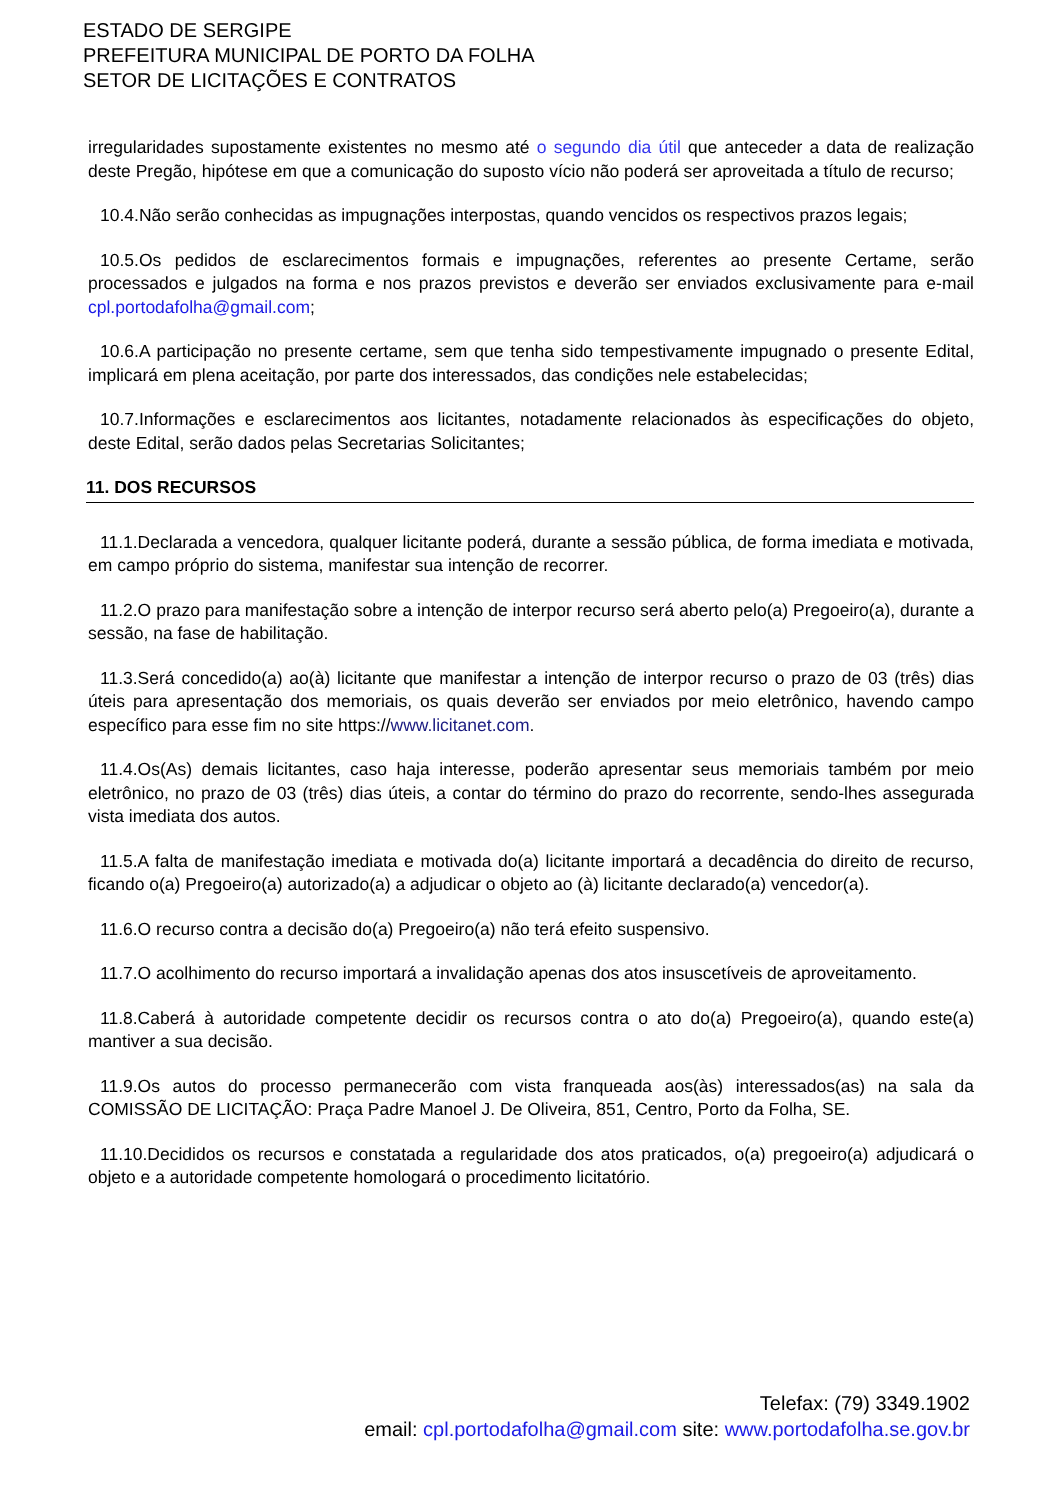ESTADO DE SERGIPE
PREFEITURA MUNICIPAL DE PORTO DA FOLHA
SETOR DE LICITAÇÕES E CONTRATOS
irregularidades supostamente existentes no mesmo até o segundo dia útil que anteceder a data de realização deste Pregão, hipótese em que a comunicação do suposto vício não poderá ser aproveitada a título de recurso;
10.4.Não serão conhecidas as impugnações interpostas, quando vencidos os respectivos prazos legais;
10.5.Os pedidos de esclarecimentos formais e impugnações, referentes ao presente Certame, serão processados e julgados na forma e nos prazos previstos e deverão ser enviados exclusivamente para e-mail cpl.portodafolha@gmail.com;
10.6.A participação no presente certame, sem que tenha sido tempestivamente impugnado o presente Edital, implicará em plena aceitação, por parte dos interessados, das condições nele estabelecidas;
10.7.Informações e esclarecimentos aos licitantes, notadamente relacionados às especificações do objeto, deste Edital, serão dados pelas Secretarias Solicitantes;
11. DOS RECURSOS
11.1.Declarada a vencedora, qualquer licitante poderá, durante a sessão pública, de forma imediata e motivada, em campo próprio do sistema, manifestar sua intenção de recorrer.
11.2.O prazo para manifestação sobre a intenção de interpor recurso será aberto pelo(a) Pregoeiro(a), durante a sessão, na fase de habilitação.
11.3.Será concedido(a) ao(à) licitante que manifestar a intenção de interpor recurso o prazo de 03 (três) dias úteis para apresentação dos memoriais, os quais deverão ser enviados por meio eletrônico, havendo campo específico para esse fim no site https://www.licitanet.com.
11.4.Os(As) demais licitantes, caso haja interesse, poderão apresentar seus memoriais também por meio eletrônico, no prazo de 03 (três) dias úteis, a contar do término do prazo do recorrente, sendo-lhes assegurada vista imediata dos autos.
11.5.A falta de manifestação imediata e motivada do(a) licitante importará a decadência do direito de recurso, ficando o(a) Pregoeiro(a) autorizado(a) a adjudicar o objeto ao (à) licitante declarado(a) vencedor(a).
11.6.O recurso contra a decisão do(a) Pregoeiro(a) não terá efeito suspensivo.
11.7.O acolhimento do recurso importará a invalidação apenas dos atos insuscetíveis de aproveitamento.
11.8.Caberá à autoridade competente decidir os recursos contra o ato do(a) Pregoeiro(a), quando este(a) mantiver a sua decisão.
11.9.Os autos do processo permanecerão com vista franqueada aos(às) interessados(as) na sala da COMISSÃO DE LICITAÇÃO: Praça Padre Manoel J. De Oliveira, 851, Centro, Porto da Folha, SE.
11.10.Decididos os recursos e constatada a regularidade dos atos praticados, o(a) pregoeiro(a) adjudicará o objeto e a autoridade competente homologará o procedimento licitatório.
Telefax: (79) 3349.1902
email: cpl.portodafolha@gmail.com site: www.portodafolha.se.gov.br